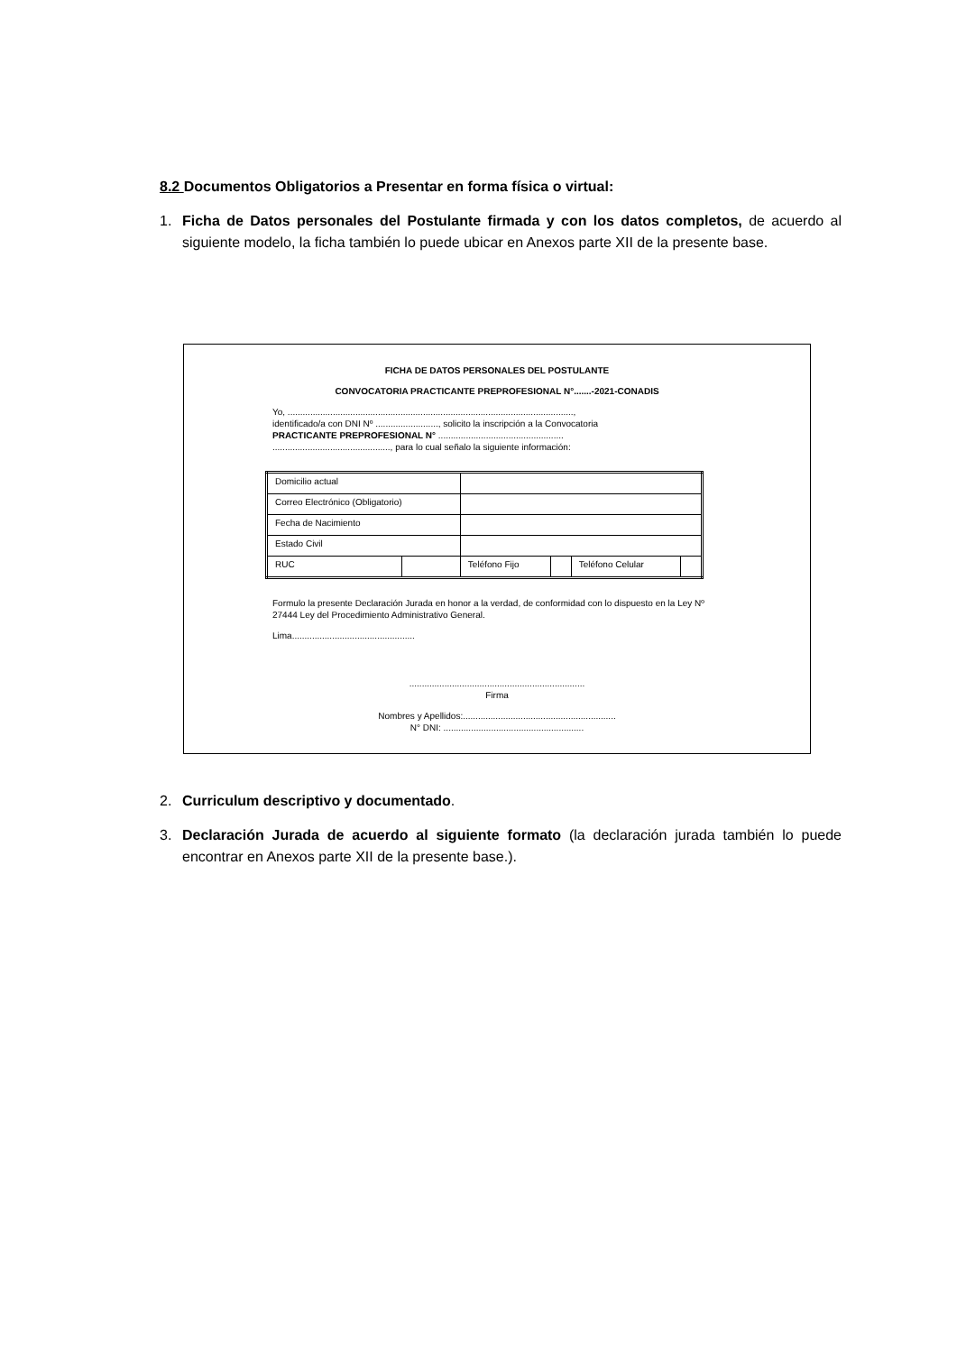8.2 Documentos Obligatorios a Presentar en forma física o virtual:
1. Ficha de Datos personales del Postulante firmada y con los datos completos, de acuerdo al siguiente modelo, la ficha también lo puede ubicar en Anexos parte XII de la presente base.
FICHA DE DATOS PERSONALES DEL POSTULANTE
CONVOCATORIA PRACTICANTE PREPROFESIONAL N°.......-2021-CONADIS
Yo, ..................................................................................................................,
identificado/a con DNI Nº ........................., solicito la inscripción a la Convocatoria
PRACTICANTE PREPROFESIONAL N° ..................................................
..............................................., para lo cual señalo la siguiente información:
| Domicilio actual | | | | | |
| Correo Electrónico (Obligatorio) | | | | | |
| Fecha de Nacimiento | | | | | |
| Estado Civil | | | | | |
| RUC | | Teléfono Fijo | | Teléfono Celular | |
Formulo la presente Declaración Jurada en honor a la verdad, de conformidad con lo dispuesto en la Ley Nº 27444 Ley del Procedimiento Administrativo General.
Lima.................................................
......................................................................
Firma
Nombres y Apellidos:.............................................................
N° DNI: ........................................................
2. Curriculum descriptivo y documentado.
3. Declaración Jurada de acuerdo al siguiente formato (la declaración jurada también lo puede encontrar en Anexos parte XII de la presente base.).